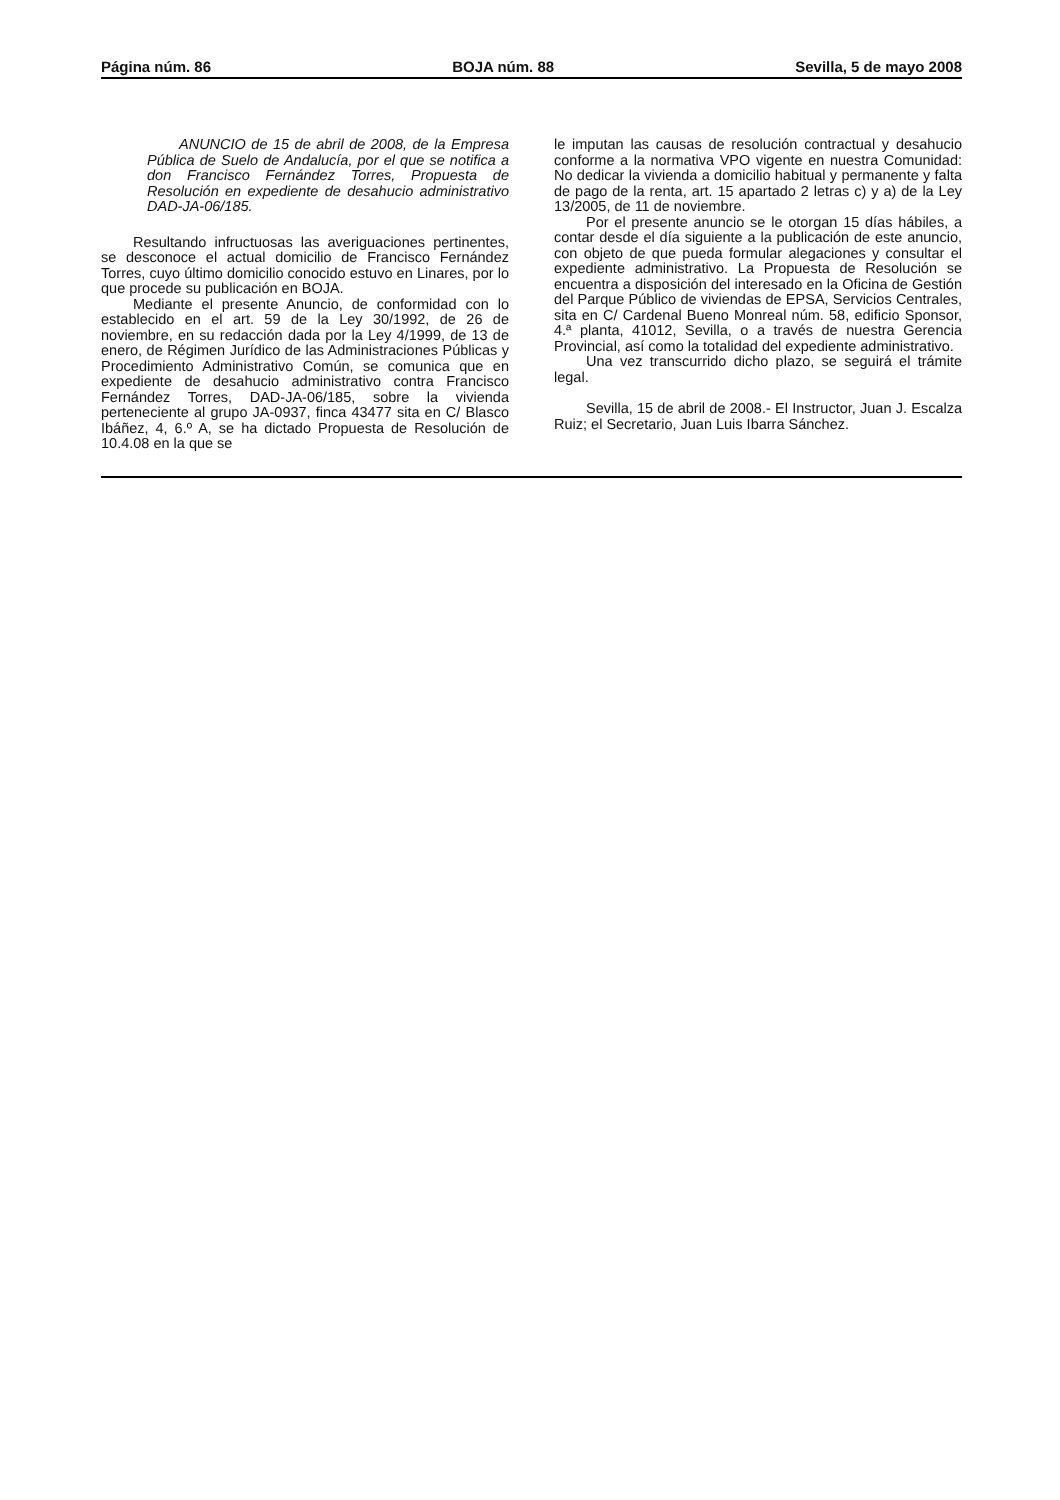Página núm. 86 BOJA núm. 88 Sevilla, 5 de mayo 2008
ANUNCIO de 15 de abril de 2008, de la Empresa Pública de Suelo de Andalucía, por el que se notifica a don Francisco Fernández Torres, Propuesta de Resolución en expediente de desahucio administrativo DAD-JA-06/185.
Resultando infructuosas las averiguaciones pertinentes, se desconoce el actual domicilio de Francisco Fernández Torres, cuyo último domicilio conocido estuvo en Linares, por lo que procede su publicación en BOJA.
Mediante el presente Anuncio, de conformidad con lo establecido en el art. 59 de la Ley 30/1992, de 26 de noviembre, en su redacción dada por la Ley 4/1999, de 13 de enero, de Régimen Jurídico de las Administraciones Públicas y Procedimiento Administrativo Común, se comunica que en expediente de desahucio administrativo contra Francisco Fernández Torres, DAD-JA-06/185, sobre la vivienda perteneciente al grupo JA-0937, finca 43477 sita en C/ Blasco Ibáñez, 4, 6.º A, se ha dictado Propuesta de Resolución de 10.4.08 en la que se
le imputan las causas de resolución contractual y desahucio conforme a la normativa VPO vigente en nuestra Comunidad: No dedicar la vivienda a domicilio habitual y permanente y falta de pago de la renta, art. 15 apartado 2 letras c) y a) de la Ley 13/2005, de 11 de noviembre.
Por el presente anuncio se le otorgan 15 días hábiles, a contar desde el día siguiente a la publicación de este anuncio, con objeto de que pueda formular alegaciones y consultar el expediente administrativo. La Propuesta de Resolución se encuentra a disposición del interesado en la Oficina de Gestión del Parque Público de viviendas de EPSA, Servicios Centrales, sita en C/ Cardenal Bueno Monreal núm. 58, edificio Sponsor, 4.ª planta, 41012, Sevilla, o a través de nuestra Gerencia Provincial, así como la totalidad del expediente administrativo.
Una vez transcurrido dicho plazo, se seguirá el trámite legal.
Sevilla, 15 de abril de 2008.- El Instructor, Juan J. Escalza Ruiz; el Secretario, Juan Luis Ibarra Sánchez.